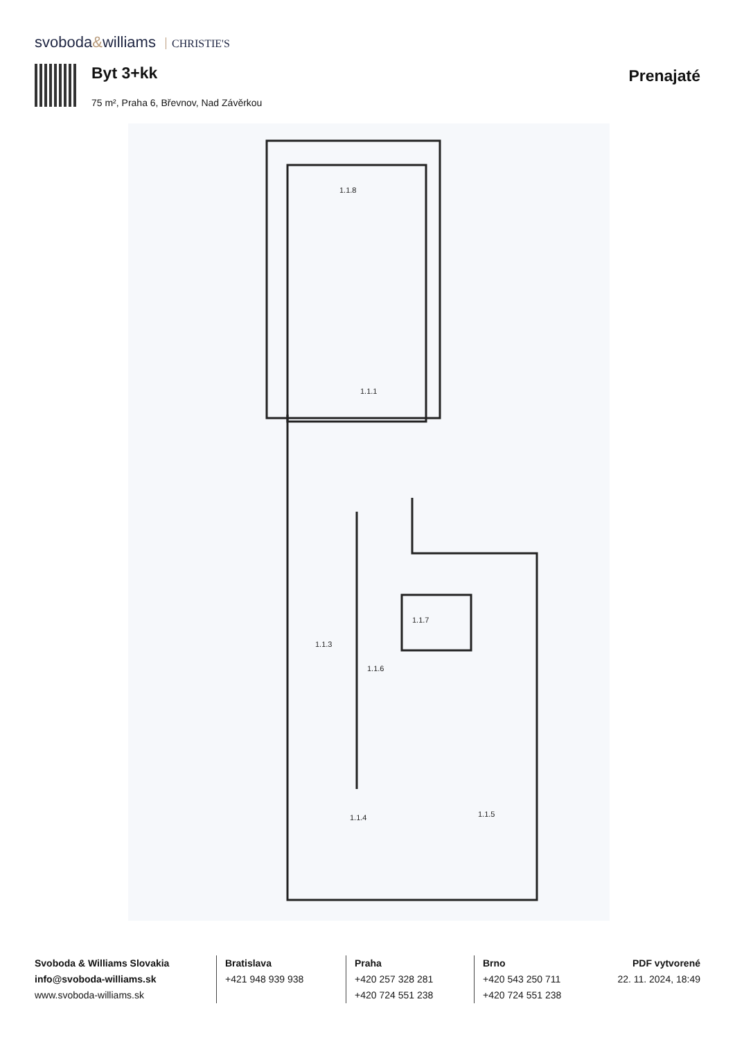svoboda&williams CHRISTIE'S
Byt 3+kk
75 m², Praha 6, Břevnov, Nad Závěrkou
Prenajaté
1.1.8
1.1.1
1.1.3
1.1.6
1.1.7
1.1.4
1.1.5
Svoboda & Williams Slovakia
info@svoboda-williams.sk
www.svoboda-williams.sk
Bratislava
+421 948 939 938
Praha
+420 257 328 281
+420 724 551 238
Brno
+420 543 250 711
+420 724 551 238
PDF vytvorené
22. 11. 2024, 18:49